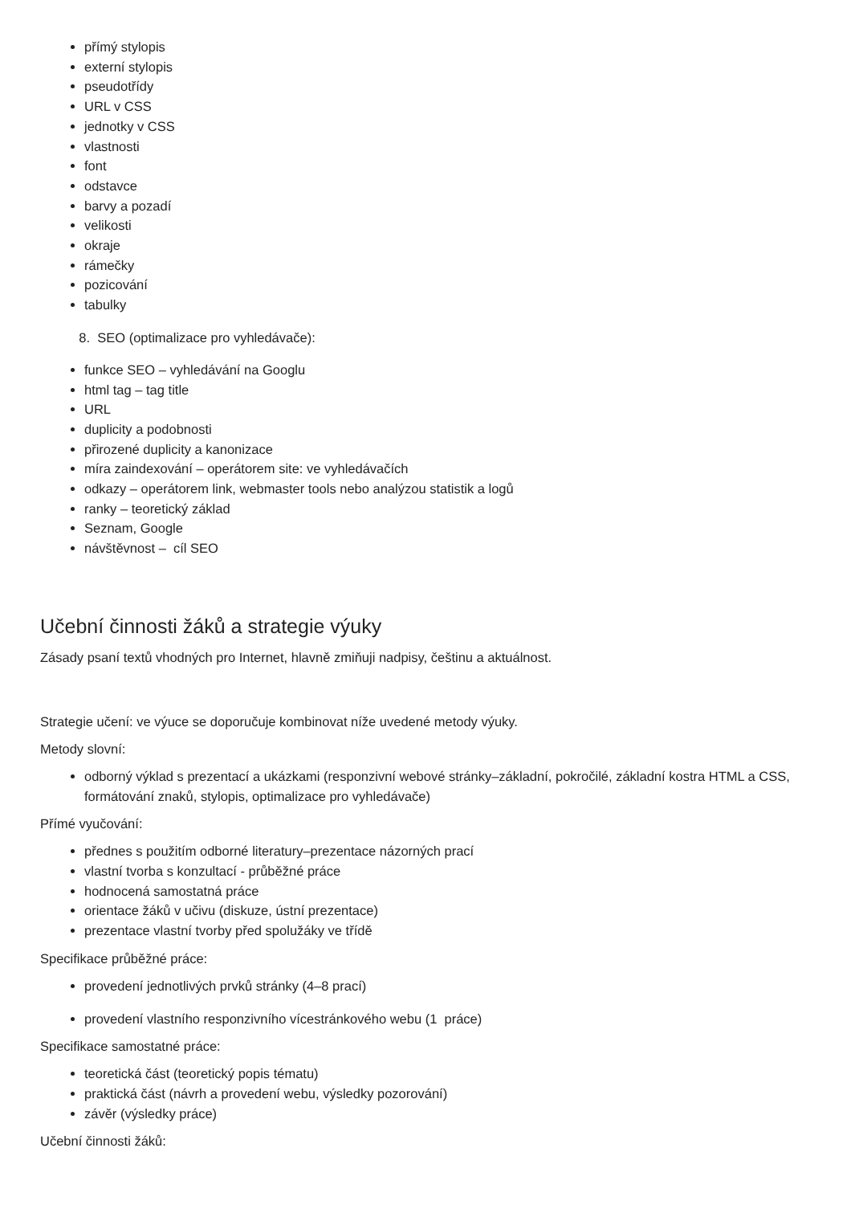přímý stylopis
externí stylopis
pseudotřídy
URL v CSS
jednotky v CSS
vlastnosti
font
odstavce
barvy a pozadí
velikosti
okraje
rámečky
pozicování
tabulky
8. SEO (optimalizace pro vyhledávače):
funkce SEO – vyhledávání na Googlu
html tag – tag title
URL
duplicity a podobnosti
přirozené duplicity a kanonizace
míra zaindexování – operátorem site: ve vyhledávačích
odkazy – operátorem link, webmaster tools nebo analýzou statistik a logů
ranky – teoretický základ
Seznam, Google
návštěvnost – cíl SEO
Učební činnosti žáků a strategie výuky
Zásady psaní textů vhodných pro Internet, hlavně zmiňuji nadpisy, češtinu a aktuálnost.
Strategie učení: ve výuce se doporučuje kombinovat níže uvedené metody výuky.
Metody slovní:
odborný výklad s prezentací a ukázkami (responzivní webové stránky–základní, pokročilé, základní kostra HTML a CSS, formátování znaků, stylopis, optimalizace pro vyhledávače)
Přímé vyučování:
přednes s použitím odborné literatury–prezentace názorných prací
vlastní tvorba s konzultací - průběžné práce
hodnocená samostatná práce
orientace žáků v učivu (diskuze, ústní prezentace)
prezentace vlastní tvorby před spolužáky ve třídě
Specifikace průběžné práce:
provedení jednotlivých prvků stránky (4–8 prací)
provedení vlastního responzivního vícestránkového webu (1 práce)
Specifikace samostatné práce:
teoretická část (teoretický popis tématu)
praktická část (návrh a provedení webu, výsledky pozorování)
závěr (výsledky práce)
Učební činnosti žáků: